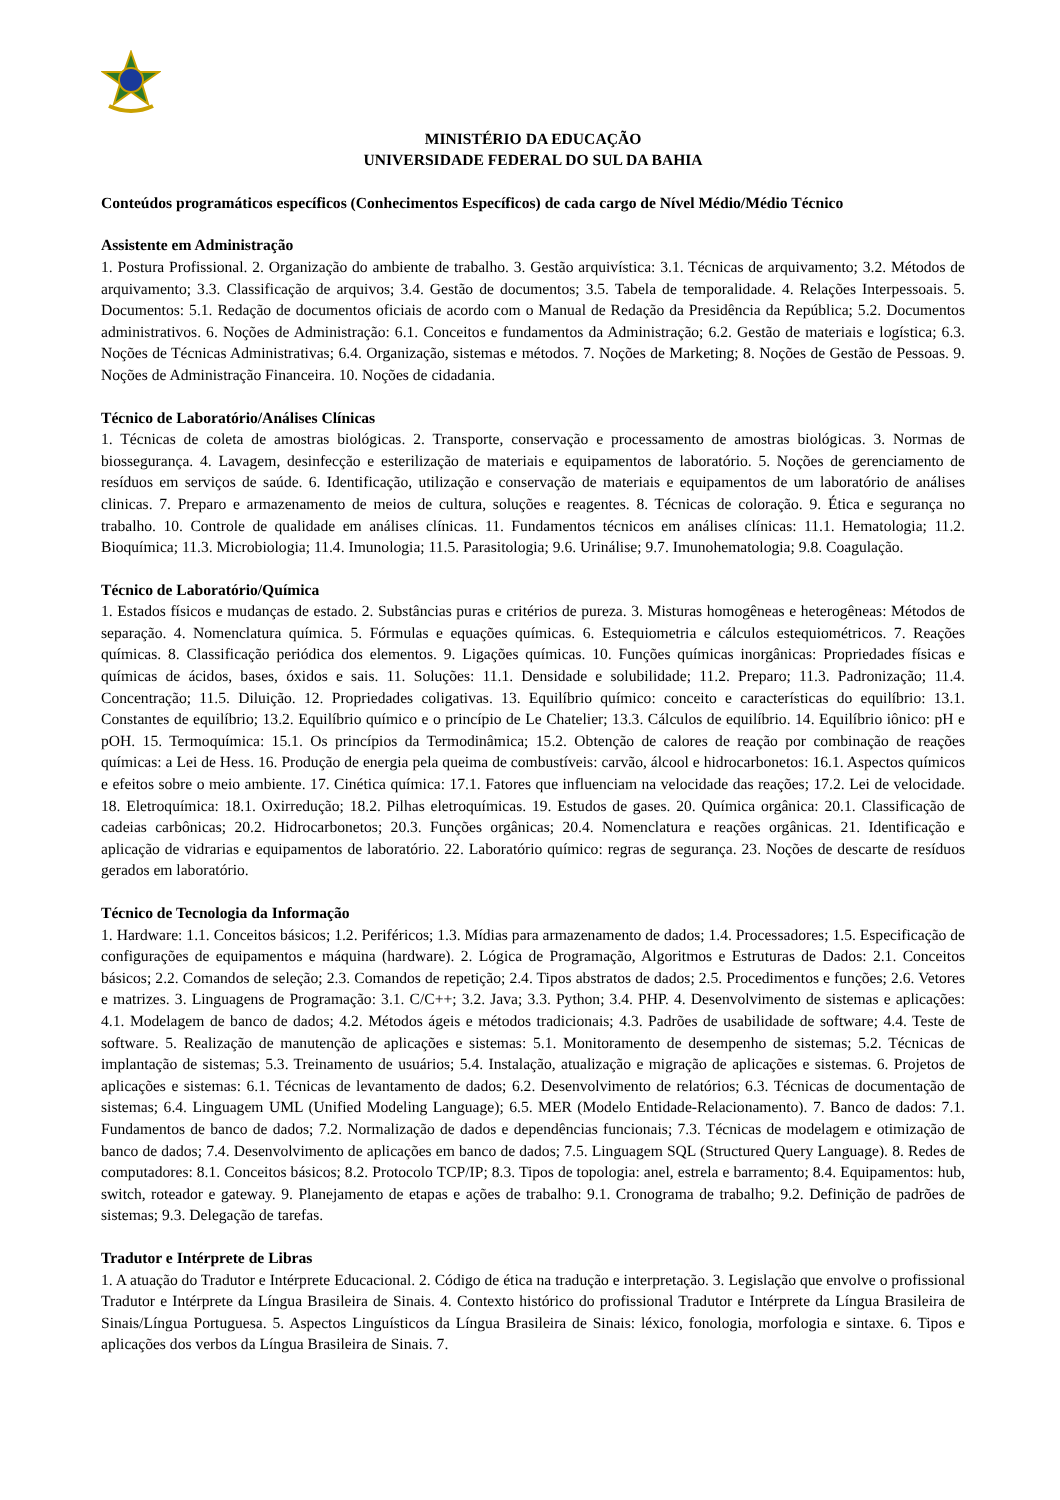MINISTÉRIO DA EDUCAÇÃO
UNIVERSIDADE FEDERAL DO SUL DA BAHIA
Conteúdos programáticos específicos (Conhecimentos Específicos) de cada cargo de Nível Médio/Médio Técnico
Assistente em Administração
1. Postura Profissional. 2. Organização do ambiente de trabalho. 3. Gestão arquivística: 3.1. Técnicas de arquivamento; 3.2. Métodos de arquivamento; 3.3. Classificação de arquivos; 3.4. Gestão de documentos; 3.5. Tabela de temporalidade. 4. Relações Interpessoais. 5. Documentos: 5.1. Redação de documentos oficiais de acordo com o Manual de Redação da Presidência da República; 5.2. Documentos administrativos. 6. Noções de Administração: 6.1. Conceitos e fundamentos da Administração; 6.2. Gestão de materiais e logística; 6.3. Noções de Técnicas Administrativas; 6.4. Organização, sistemas e métodos. 7. Noções de Marketing; 8. Noções de Gestão de Pessoas. 9. Noções de Administração Financeira. 10. Noções de cidadania.
Técnico de Laboratório/Análises Clínicas
1. Técnicas de coleta de amostras biológicas. 2. Transporte, conservação e processamento de amostras biológicas. 3. Normas de biossegurança. 4. Lavagem, desinfecção e esterilização de materiais e equipamentos de laboratório. 5. Noções de gerenciamento de resíduos em serviços de saúde. 6. Identificação, utilização e conservação de materiais e equipamentos de um laboratório de análises clinicas. 7. Preparo e armazenamento de meios de cultura, soluções e reagentes. 8. Técnicas de coloração. 9. Ética e segurança no trabalho. 10. Controle de qualidade em análises clínicas. 11. Fundamentos técnicos em análises clínicas: 11.1. Hematologia; 11.2. Bioquímica; 11.3. Microbiologia; 11.4. Imunologia; 11.5. Parasitologia; 9.6. Urinálise; 9.7. Imunohematologia; 9.8. Coagulação.
Técnico de Laboratório/Química
1. Estados físicos e mudanças de estado. 2. Substâncias puras e critérios de pureza. 3. Misturas homogêneas e heterogêneas: Métodos de separação. 4. Nomenclatura química. 5. Fórmulas e equações químicas. 6. Estequiometria e cálculos estequiométricos. 7. Reações químicas. 8. Classificação periódica dos elementos. 9. Ligações químicas. 10. Funções químicas inorgânicas: Propriedades físicas e químicas de ácidos, bases, óxidos e sais. 11. Soluções: 11.1. Densidade e solubilidade; 11.2. Preparo; 11.3. Padronização; 11.4. Concentração; 11.5. Diluição. 12. Propriedades coligativas. 13. Equilíbrio químico: conceito e características do equilíbrio: 13.1. Constantes de equilíbrio; 13.2. Equilíbrio químico e o princípio de Le Chatelier; 13.3. Cálculos de equilíbrio. 14. Equilíbrio iônico: pH e pOH. 15. Termoquímica: 15.1. Os princípios da Termodinâmica; 15.2. Obtenção de calores de reação por combinação de reações químicas: a Lei de Hess. 16. Produção de energia pela queima de combustíveis: carvão, álcool e hidrocarbonetos: 16.1. Aspectos químicos e efeitos sobre o meio ambiente. 17. Cinética química: 17.1. Fatores que influenciam na velocidade das reações; 17.2. Lei de velocidade. 18. Eletroquímica: 18.1. Oxirredução; 18.2. Pilhas eletroquímicas. 19. Estudos de gases. 20. Química orgânica: 20.1. Classificação de cadeias carbônicas; 20.2. Hidrocarbonetos; 20.3. Funções orgânicas; 20.4. Nomenclatura e reações orgânicas. 21. Identificação e aplicação de vidrarias e equipamentos de laboratório. 22. Laboratório químico: regras de segurança. 23. Noções de descarte de resíduos gerados em laboratório.
Técnico de Tecnologia da Informação
1. Hardware: 1.1. Conceitos básicos; 1.2. Periféricos; 1.3. Mídias para armazenamento de dados; 1.4. Processadores; 1.5. Especificação de configurações de equipamentos e máquina (hardware). 2. Lógica de Programação, Algoritmos e Estruturas de Dados: 2.1. Conceitos básicos; 2.2. Comandos de seleção; 2.3. Comandos de repetição; 2.4. Tipos abstratos de dados; 2.5. Procedimentos e funções; 2.6. Vetores e matrizes. 3. Linguagens de Programação: 3.1. C/C++; 3.2. Java; 3.3. Python; 3.4. PHP. 4. Desenvolvimento de sistemas e aplicações: 4.1. Modelagem de banco de dados; 4.2. Métodos ágeis e métodos tradicionais; 4.3. Padrões de usabilidade de software; 4.4. Teste de software. 5. Realização de manutenção de aplicações e sistemas: 5.1. Monitoramento de desempenho de sistemas; 5.2. Técnicas de implantação de sistemas; 5.3. Treinamento de usuários; 5.4. Instalação, atualização e migração de aplicações e sistemas. 6. Projetos de aplicações e sistemas: 6.1. Técnicas de levantamento de dados; 6.2. Desenvolvimento de relatórios; 6.3. Técnicas de documentação de sistemas; 6.4. Linguagem UML (Unified Modeling Language); 6.5. MER (Modelo Entidade-Relacionamento). 7. Banco de dados: 7.1. Fundamentos de banco de dados; 7.2. Normalização de dados e dependências funcionais; 7.3. Técnicas de modelagem e otimização de banco de dados; 7.4. Desenvolvimento de aplicações em banco de dados; 7.5. Linguagem SQL (Structured Query Language). 8. Redes de computadores: 8.1. Conceitos básicos; 8.2. Protocolo TCP/IP; 8.3. Tipos de topologia: anel, estrela e barramento; 8.4. Equipamentos: hub, switch, roteador e gateway. 9. Planejamento de etapas e ações de trabalho: 9.1. Cronograma de trabalho; 9.2. Definição de padrões de sistemas; 9.3. Delegação de tarefas.
Tradutor e Intérprete de Libras
1. A atuação do Tradutor e Intérprete Educacional. 2. Código de ética na tradução e interpretação. 3. Legislação que envolve o profissional Tradutor e Intérprete da Língua Brasileira de Sinais. 4. Contexto histórico do profissional Tradutor e Intérprete da Língua Brasileira de Sinais/Língua Portuguesa. 5. Aspectos Linguísticos da Língua Brasileira de Sinais: léxico, fonologia, morfologia e sintaxe. 6. Tipos e aplicações dos verbos da Língua Brasileira de Sinais. 7.